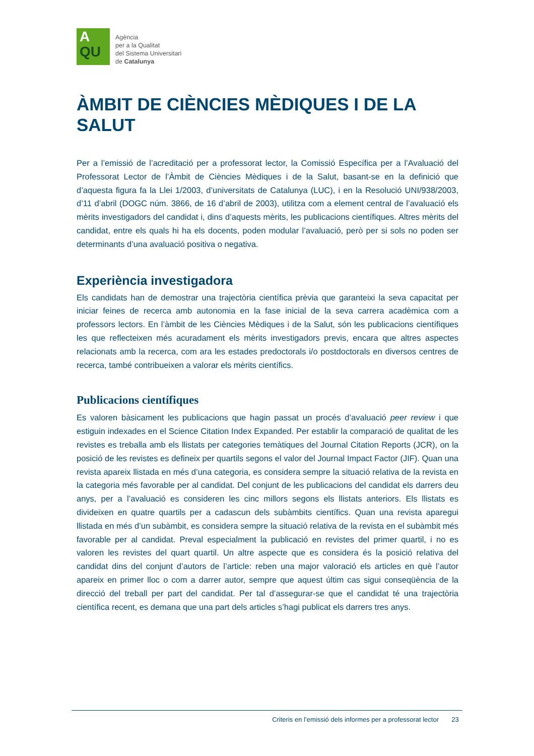A
QU
Agència
per a la Qualitat
del Sistema Universitari
de Catalunya
ÀMBIT DE CIÈNCIES MÈDIQUES I DE LA SALUT
Per a l’emissió de l’acreditació per a professorat lector, la Comissió Específica per a l’Avaluació del Professorat Lector de l’Àmbit de Ciències Mèdiques i de la Salut, basant-se en la definició que d’aquesta figura fa la Llei 1/2003, d’universitats de Catalunya (LUC), i en la Resolució UNI/938/2003, d’11 d’abril (DOGC núm. 3866, de 16 d’abril de 2003), utilitza com a element central de l’avaluació els mèrits investigadors del candidat i, dins d’aquests mèrits, les publicacions científiques. Altres mèrits del candidat, entre els quals hi ha els docents, poden modular l’avaluació, però per si sols no poden ser determinants d’una avaluació positiva o negativa.
Experiència investigadora
Els candidats han de demostrar una trajectòria científica prèvia que garanteixi la seva capacitat per iniciar feines de recerca amb autonomia en la fase inicial de la seva carrera acadèmica com a professors lectors. En l’àmbit de les Ciències Mèdiques i de la Salut, són les publicacions científiques les que reflecteixen més acuradament els mèrits investigadors previs, encara que altres aspectes relacionats amb la recerca, com ara les estades predoctorals i/o postdoctorals en diversos centres de recerca, també contribueixen a valorar els mèrits científics.
Publicacions científiques
Es valoren bàsicament les publicacions que hagin passat un procés d’avaluació peer review i que estiguin indexades en el Science Citation Index Expanded. Per establir la comparació de qualitat de les revistes es treballa amb els llistats per categories temàtiques del Journal Citation Reports (JCR), on la posició de les revistes es defineix per quartils segons el valor del Journal Impact Factor (JIF). Quan una revista apareix llistada en més d’una categoria, es considera sempre la situació relativa de la revista en la categoria més favorable per al candidat. Del conjunt de les publicacions del candidat els darrers deu anys, per a l’avaluació es consideren les cinc millors segons els llistats anteriors. Els llistats es divideixen en quatre quartils per a cadascun dels subàmbits científics. Quan una revista aparegui llistada en més d’un subàmbit, es considera sempre la situació relativa de la revista en el subàmbit més favorable per al candidat. Preval especialment la publicació en revistes del primer quartil, i no es valoren les revistes del quart quartil. Un altre aspecte que es considera és la posició relativa del candidat dins del conjunt d’autors de l’article: reben una major valoració els articles en què l’autor apareix en primer lloc o com a darrer autor, sempre que aquest últim cas sigui conseqüència de la direcció del treball per part del candidat. Per tal d’assegurar-se que el candidat té una trajectòria científica recent, es demana que una part dels articles s’hagi publicat els darrers tres anys.
Criteris en l’emissió dels informes per a professorat lector 23